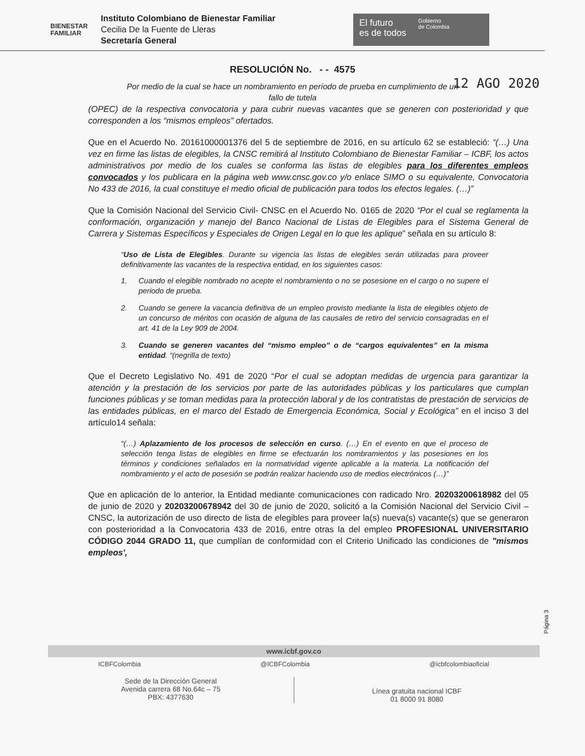BIENESTAR
FAMILIAR
Instituto Colombiano de Bienestar Familiar
Cecilia De la Fuente de Lleras
Secretaría General
El futuro
es de todos
Gobierno
de Colombia
RESOLUCIÓN No. - - 4575
12 AGO 2020
Por medio de la cual se hace un nombramiento en período de prueba en cumplimiento de un fallo de tutela
(OPEC) de la respectiva convocatoria y para cubrir nuevas vacantes que se generen con posterioridad y que corresponden a los “mismos empleos” ofertados.
Que en el Acuerdo No. 20161000001376 del 5 de septiembre de 2016, en su artículo 62 se estableció: “(…) Una vez en firme las listas de elegibles, la CNSC remitirá al Instituto Colombiano de Bienestar Familiar – ICBF, los actos administrativos por medio de los cuales se conforma las listas de elegibles para los diferentes empleos convocados y los publicara en la página web www.cnsc.gov.co y/o enlace SIMO o su equivalente, Convocatoria No 433 de 2016, la cual constituye el medio oficial de publicación para todos los efectos legales. (…)”
Que la Comisión Nacional del Servicio Civil- CNSC en el Acuerdo No. 0165 de 2020 “Por el cual se reglamenta la conformación, organización y manejo del Banco Nacional de Listas de Elegibles para el Sistema General de Carrera y Sistemas Específicos y Especiales de Origen Legal en lo que les aplique” señala en su artículo 8:
“Uso de Lista de Elegibles. Durante su vigencia las listas de elegibles serán utilizadas para proveer definitivamente las vacantes de la respectiva entidad, en los siguientes casos:
1. Cuando el elegible nombrado no acepte el nombramiento o no se posesione en el cargo o no supere el periodo de prueba.
2. Cuando se genere la vacancia definitiva de un empleo provisto mediante la lista de elegibles objeto de un concurso de méritos con ocasión de alguna de las causales de retiro del servicio consagradas en el art. 41 de la Ley 909 de 2004.
3. Cuando se generen vacantes del “mismo empleo” o de “cargos equivalentes” en la misma entidad. “(negrilla de texto)
Que el Decreto Legislativo No. 491 de 2020 “Por el cual se adoptan medidas de urgencia para garantizar la atención y la prestación de los servicios por parte de las autoridades públicas y los particulares que cumplan funciones públicas y se toman medidas para la protección laboral y de los contratistas de prestación de servicios de las entidades públicas, en el marco del Estado de Emergencia Económica, Social y Ecológica” en el inciso 3 del artículo14 señala:
“(…) Aplazamiento de los procesos de selección en curso. (…) En el evento en que el proceso de selección tenga listas de elegibles en firme se efectuarán los nombramientos y las posesiones en los términos y condiciones señalados en la normatividad vigente aplicable a la materia. La notificación del nombramiento y el acto de posesión se podrán realizar haciendo uso de medios electrónicos (…)”
Que en aplicación de lo anterior, la Entidad mediante comunicaciones con radicado Nro. 20203200618982 del 05 de junio de 2020 y 20203200678942 del 30 de junio de 2020, solicitó a la Comisión Nacional del Servicio Civil – CNSC, la autorización de uso directo de lista de elegibles para proveer la(s) nueva(s) vacante(s) que se generaron con posterioridad a la Convocatoria 433 de 2016, entre otras la del empleo PROFESIONAL UNIVERSITARIO CÓDIGO 2044 GRADO 11, que cumplían de conformidad con el Criterio Unificado las condiciones de "mismos empleos',
Página 3
www.icbf.gov.co
ICBFColombia @ICBFColombia @icbfcolombiaoficial
Sede de la Dirección General
Avenida carrera 68 No.64c – 75
PBX: 4377630
Línea gratuita nacional ICBF
01 8000 91 8080